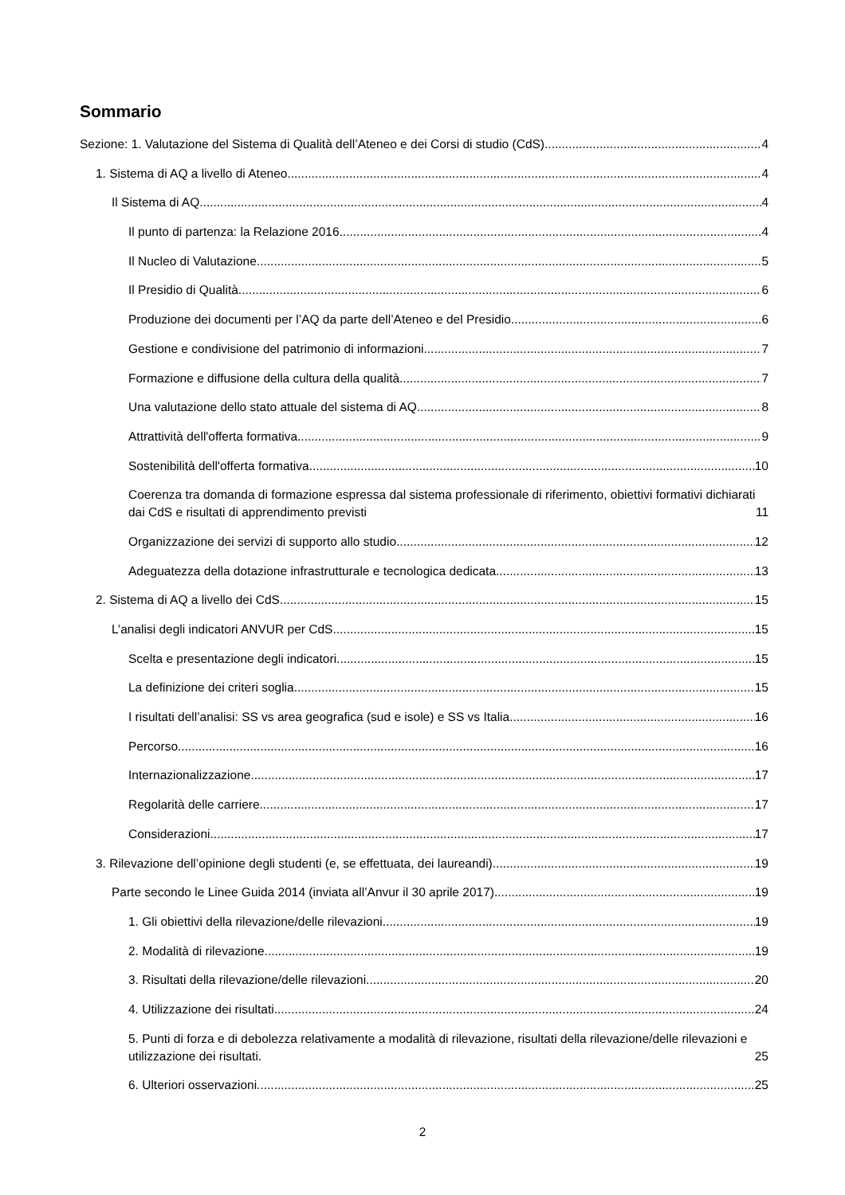Sommario
Sezione: 1. Valutazione del Sistema di Qualità dell’Ateneo e dei Corsi di studio (CdS) 4
1. Sistema di AQ a livello di Ateneo 4
Il Sistema di AQ 4
Il punto di partenza: la Relazione 2016 4
Il Nucleo di Valutazione 5
Il Presidio di Qualità 6
Produzione dei documenti per l’AQ da parte dell’Ateneo e del Presidio 6
Gestione e condivisione del patrimonio di informazioni 7
Formazione e diffusione della cultura della qualità 7
Una valutazione dello stato attuale del sistema di AQ 8
Attrattività dell'offerta formativa 9
Sostenibilità dell'offerta formativa 10
Coerenza tra domanda di formazione espressa dal sistema professionale di riferimento, obiettivi formativi dichiarati dai CdS e risultati di apprendimento previsti 11
Organizzazione dei servizi di supporto allo studio 12
Adeguatezza della dotazione infrastrutturale e tecnologica dedicata 13
2. Sistema di AQ a livello dei CdS 15
L’analisi degli indicatori ANVUR per CdS 15
Scelta e presentazione degli indicatori 15
La definizione dei criteri soglia 15
I risultati dell’analisi: SS vs area geografica (sud e isole) e SS vs Italia 16
Percorso 16
Internazionalizzazione 17
Regolarità delle carriere 17
Considerazioni 17
3. Rilevazione dell’opinione degli studenti (e, se effettuata, dei laureandi) 19
Parte secondo le Linee Guida 2014 (inviata all’Anvur il 30 aprile 2017) 19
1. Gli obiettivi della rilevazione/delle rilevazioni 19
2. Modalità di rilevazione 19
3. Risultati della rilevazione/delle rilevazioni 20
4. Utilizzazione dei risultati 24
5. Punti di forza e di debolezza relativamente a modalità di rilevazione, risultati della rilevazione/delle rilevazioni e utilizzazione dei risultati. 25
6. Ulteriori osservazioni 25
2